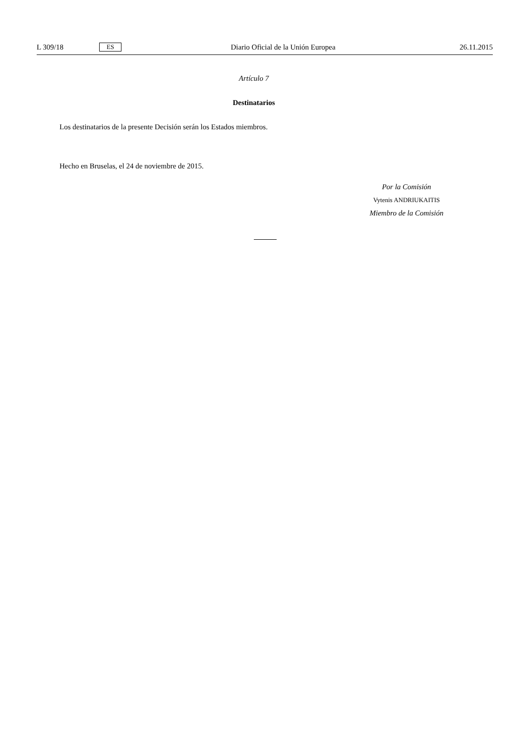L 309/18 ES Diario Oficial de la Unión Europea 26.11.2015
Artículo 7
Destinatarios
Los destinatarios de la presente Decisión serán los Estados miembros.
Hecho en Bruselas, el 24 de noviembre de 2015.
Por la Comisión
Vytenis ANDRIUKAITIS
Miembro de la Comisión